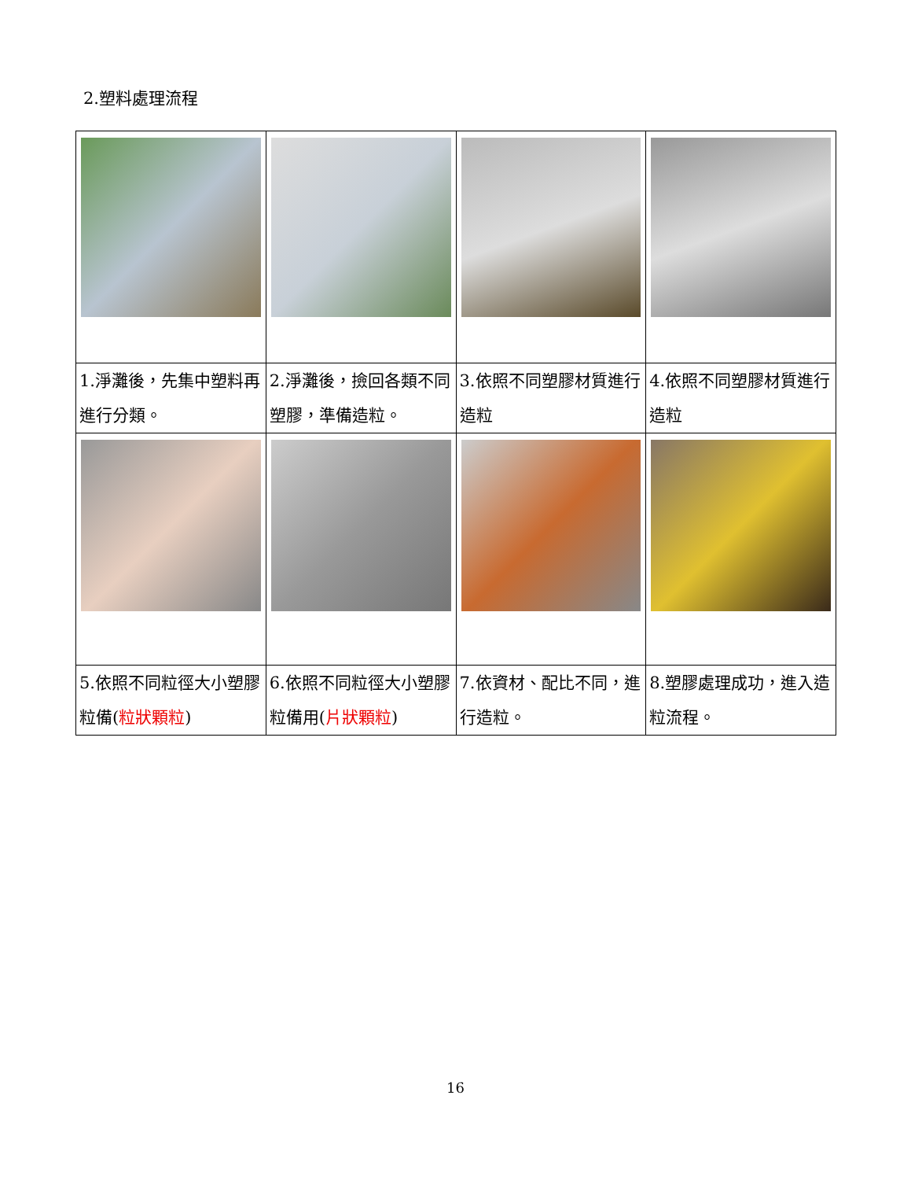2.塑料處理流程
| 1.淨灘後，先集中塑料再進行分類。 | 2.淨灘後，撿回各類不同塑膠，準備造粒。 | 3.依照不同塑膠材質進行造粒 | 4.依照不同塑膠材質進行造粒 |
| 5.依照不同粒徑大小塑膠粒備( 粒狀顆粒 ) | 6.依照不同粒徑大小塑膠粒備用( 片狀顆粒 ) | 7.依資材、配比不同，進行造粒。 | 8.塑膠處理成功，進入造粒流程。 |
16